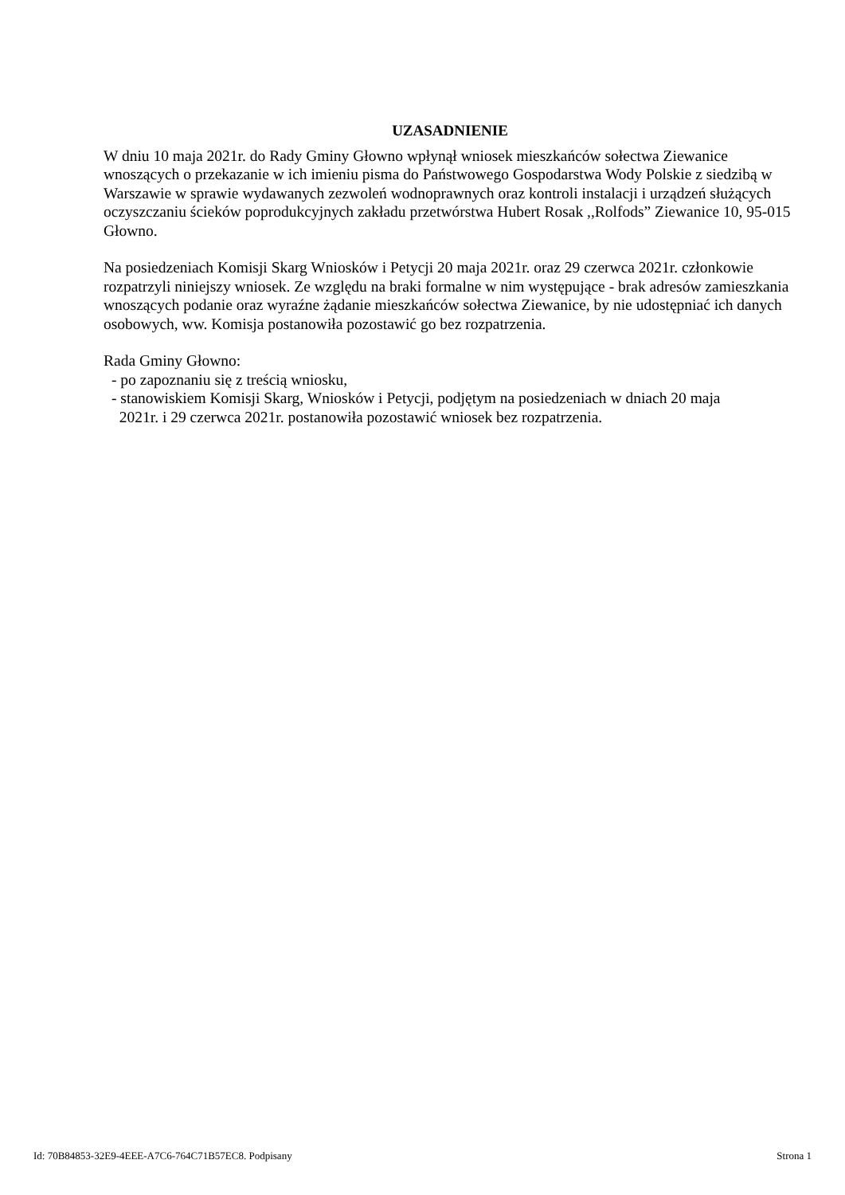UZASADNIENIE
W dniu 10 maja 2021r. do Rady Gminy Głowno wpłynął wniosek mieszkańców sołectwa Ziewanice wnoszących o przekazanie w ich imieniu pisma do Państwowego Gospodarstwa Wody Polskie z siedzibą w Warszawie w sprawie wydawanych zezwoleń wodnoprawnych oraz kontroli instalacji i urządzeń służących oczyszczaniu ścieków poprodukcyjnych zakładu przetwórstwa Hubert Rosak ,,Rolfods” Ziewanice 10, 95-015 Głowno.
Na posiedzeniach Komisji Skarg Wniosków i Petycji 20 maja 2021r. oraz 29 czerwca 2021r. członkowie rozpatrzyli niniejszy wniosek. Ze względu na braki formalne w nim występujące - brak adresów zamieszkania wnoszących podanie oraz wyraźne żądanie mieszkańców sołectwa Ziewanice, by nie udostępniać ich danych osobowych, ww. Komisja postanowiła pozostawić go bez rozpatrzenia.
Rada Gminy Głowno:
- po zapoznaniu się z treścią wniosku,
- stanowiskiem Komisji Skarg, Wniosków i Petycji, podjętym na posiedzeniach w dniach 20 maja
2021r. i 29 czerwca 2021r. postanowiła pozostawić wniosek bez rozpatrzenia.
Id: 70B84853-32E9-4EEE-A7C6-764C71B57EC8. Podpisany Strona 1